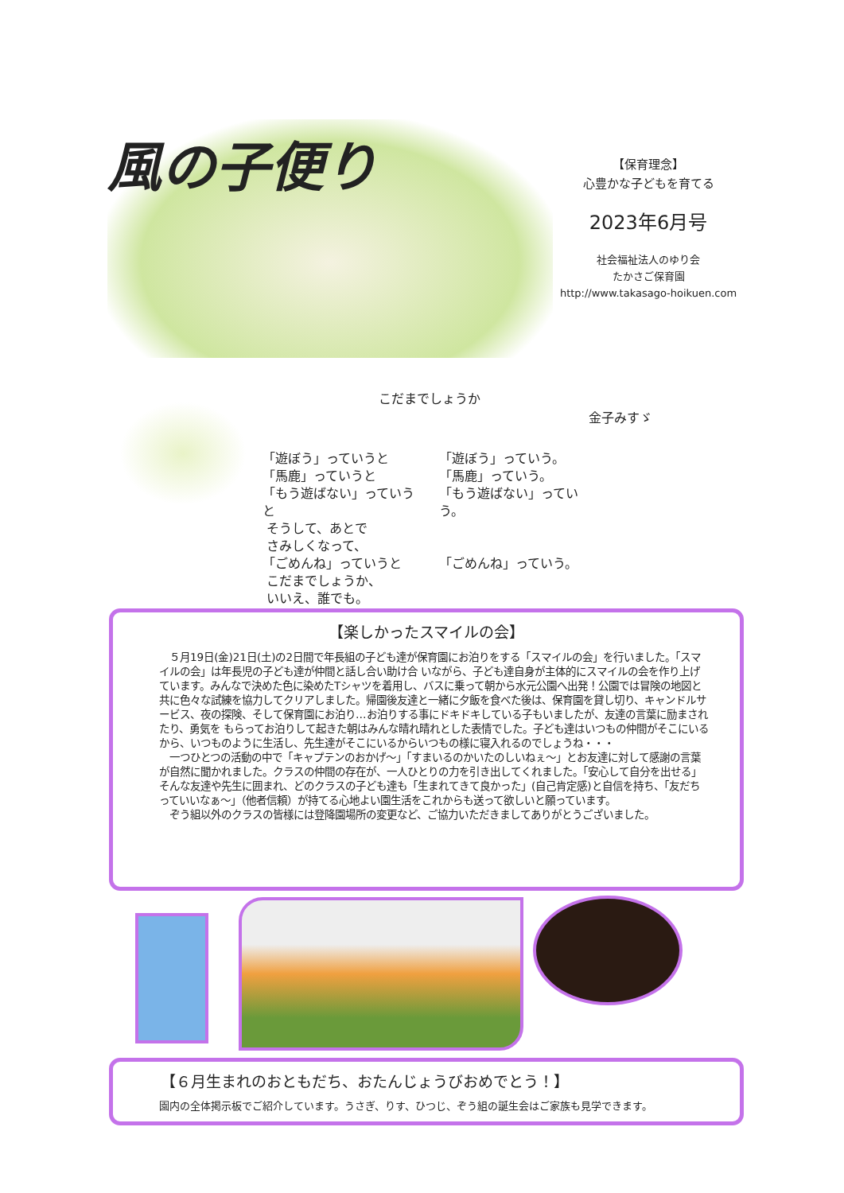風の子便り
【保育理念】
心豊かな子どもを育てる
2023年6月号
社会福祉法人のゆり会
たかさご保育園
http://www.takasago-hoikuen.com
こだまでしょうか
金子みすゞ
「遊ぼう」っていうと
「馬鹿」っていうと
「もう遊ばない」っていうと
そうして、あとで
さみしくなって、
「ごめんね」っていうと
こだまでしょうか、
いいえ、誰でも。
「遊ぼう」っていう。
「馬鹿」っていう。
「もう遊ばない」っていう。
「ごめんね」っていう。
【楽しかったスマイルの会】
　５月19日(金)21日(土)の2日間で年長組の子ども達が保育園にお泊りをする「スマイルの会」を行いました。「スマイルの会」は年長児の子ども達が仲間と話し合い助け合 いながら、子ども達自身が主体的にスマイルの会を作り上げています。みんなで決めた色に染めたTシャツを着用し、バスに乗って朝から水元公園へ出発！公園では冒険の地図と共に色々な試練を協力してクリアしました。帰園後友達と一緒に夕飯を食べた後は、保育園を貸し切り、キャンドルサービス、夜の探険、そして保育園にお泊り…お泊りする事にドキドキしている子もいましたが、友達の言葉に励まされたり、勇気を もらってお泊りして起きた朝はみんな晴れ晴れとした表情でした。子ども達はいつもの仲間がそこにいるから、いつものように生活し、先生達がそこにいるからいつもの様に寝入れるのでしょうね・・・
　一つひとつの活動の中で「キャプテンのおかげ～」「すまいるのかいたのしいねぇ～」とお友達に対して感謝の言葉が自然に聞かれました。クラスの仲間の存在が、一人ひとりの力を引き出してくれました。「安心して自分を出せる」そんな友達や先生に囲まれ、どのクラスの子ども達も「生まれてきて良かった」(自己肯定感)と自信を持ち、「友だちっていいなぁ～」（他者信頼）が持てる心地よい園生活をこれからも送って欲しいと願っています。
　ぞう組以外のクラスの皆様には登降園場所の変更など、ご協力いただきましてありがとうございました。
【６月生まれのおともだち、おたんじょうびおめでとう！】
園内の全体掲示板でご紹介しています。うさぎ、りす、ひつじ、ぞう組の誕生会はご家族も見学できます。